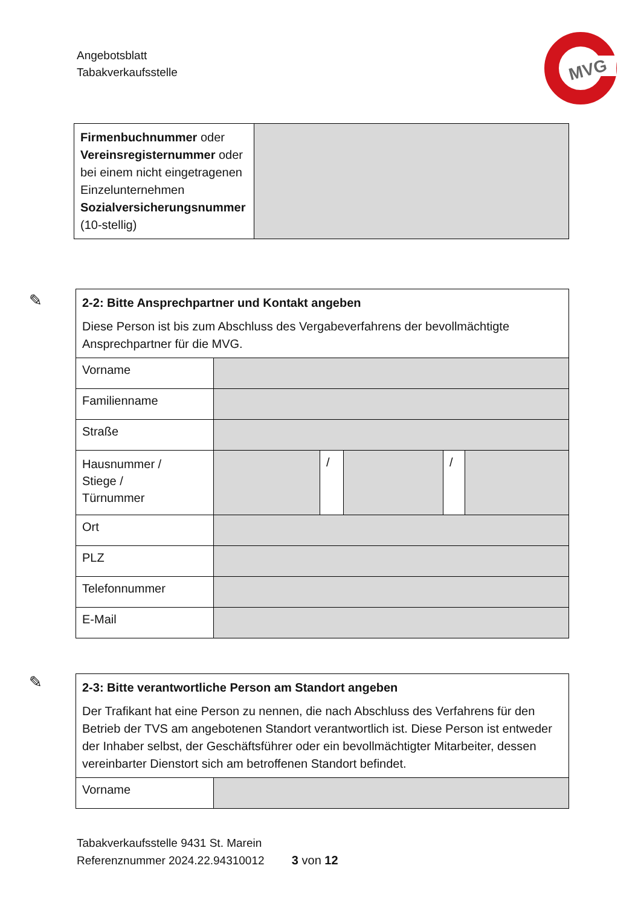Angebotsblatt
Tabakverkaufsstelle
MVG
| Firmenbuchnummer oder Vereinsregisternummer oder bei einem nicht eingetragenen Einzelunternehmen Sozialversicherungsnummer (10-stellig) | |
✎
| 2-2: Bitte Ansprechpartner und Kontakt angeben Diese Person ist bis zum Abschluss des Vergabeverfahrens der bevollmächtigte Ansprechpartner für die MVG. | | | | | |
| Vorname | | | | | |
| Familienname | | | | | |
| Straße | | | | | |
| Hausnummer / Stiege / Türnummer | | / | | / | |
| Ort | | | | | |
| PLZ | | | | | |
| Telefonnummer | | | | | |
| E-Mail | | | | | |
✎
| 2-3: Bitte verantwortliche Person am Standort angeben Der Trafikant hat eine Person zu nennen, die nach Abschluss des Verfahrens für den Betrieb der TVS am angebotenen Standort verantwortlich ist. Diese Person ist entweder der Inhaber selbst, der Geschäftsführer oder ein bevollmächtigter Mitarbeiter, dessen vereinbarter Dienstort sich am betroffenen Standort befindet. | |
| Vorname | |
Tabakverkaufsstelle 9431 St. Marein
Referenznummer 2024.22.94310012 3 von 12